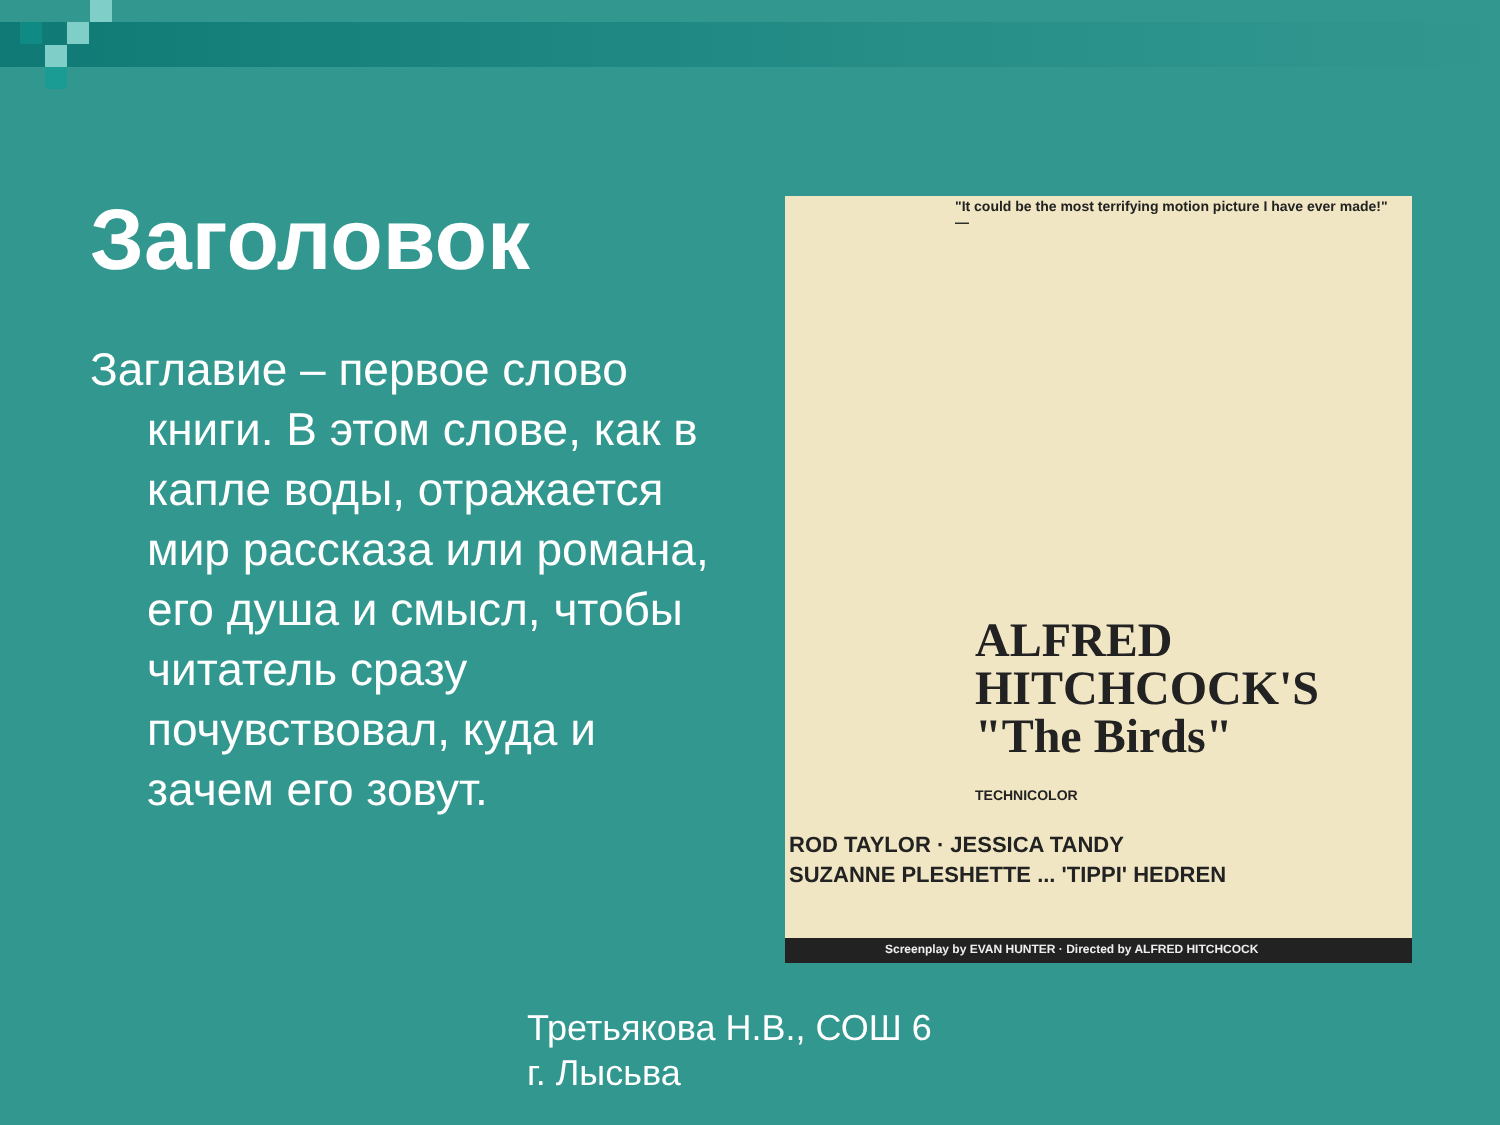Заголовок
Заглавие – первое слово книги. В этом слове, как в капле воды, отражается мир рассказа или романа, его душа и смысл, чтобы читатель сразу почувствовал, куда и зачем его зовут.
"It could be the most terrifying motion picture I have ever made!" —
ALFRED
HITCHCOCK'S
"The Birds"
TECHNICOLOR
ROD TAYLOR · JESSICA TANDY
SUZANNE PLESHETTE ... 'TIPPI' HEDREN
Screenplay by EVAN HUNTER · Directed by ALFRED HITCHCOCK
Третьякова Н.В., СОШ 6
г. Лысьва